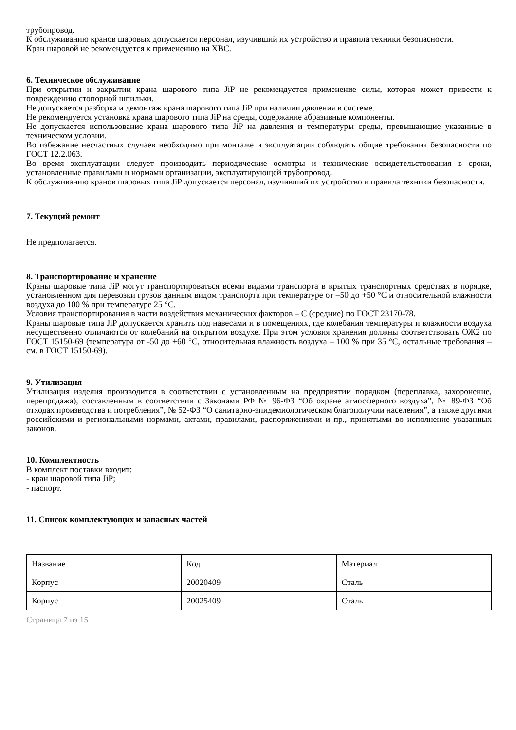трубопровод.
К обслуживанию кранов шаровых допускается персонал, изучивший их устройство и правила техники безопасности.
Кран шаровой не рекомендуется к применению на ХВС.
6. Техническое обслуживание
При открытии и закрытии крана шарового типа JiP не рекомендуется применение силы, которая может привести к повреждению стопорной шпильки.
Не допускается разборка и демонтаж крана шарового типа JiP при наличии давления в системе.
Не рекомендуется установка крана шарового типа JiP на среды, содержание абразивные компоненты.
Не допускается использование крана шарового типа JiP на давления и температуры среды, превышающие указанные в техническом условии.
Во избежание несчастных случаев необходимо при монтаже и эксплуатации соблюдать общие требования безопасности по ГОСТ 12.2.063.
Во время эксплуатации следует производить периодические осмотры и технические освидетельствования в сроки, установленные правилами и нормами организации, эксплуатирующей трубопровод.
К обслуживанию кранов шаровых типа JiP допускается персонал, изучивший их устройство и правила техники безопасности.
7. Текущий ремонт
Не предполагается.
8. Транспортирование и хранение
Краны шаровые типа JiP могут транспортироваться всеми видами транспорта в крытых транспортных средствах в порядке, установленном для перевозки грузов данным видом транспорта при температуре от –50 до +50 °С и относительной влажности воздуха до 100 % при температуре 25 °С.
Условия транспортирования в части воздействия механических факторов – С (средние) по ГОСТ 23170-78.
Краны шаровые типа JiP допускается хранить под навесами и в помещениях, где колебания температуры и влажности воздуха несущественно отличаются от колебаний на открытом воздухе. При этом условия хранения должны соответствовать ОЖ2 по ГОСТ 15150-69 (температура от -50 до +60 °С, относительная влажность воздуха – 100 % при 35 °С, остальные требования – см. в ГОСТ 15150-69).
9. Утилизация
Утилизация изделия производится в соответствии с установленным на предприятии порядком (переплавка, захоронение, перепродажа), составленным в соответствии с Законами РФ № 96-ФЗ “Об охране атмосферного воздуха”, № 89-ФЗ “Об отходах производства и потребления”, № 52-ФЗ “О санитарно-эпидемиологическом благополучии населения”, а также другими российскими и региональными нормами, актами, правилами, распоряжениями и пр., принятыми во исполнение указанных законов.
10. Комплектность
В комплект поставки входит:
- кран шаровой типа JiP;
- паспорт.
11. Список комплектующих и запасных частей
| Название | Код | Материал |
| Корпус | 20020409 | Сталь |
| Корпус | 20025409 | Сталь |
Страница 7 из 15